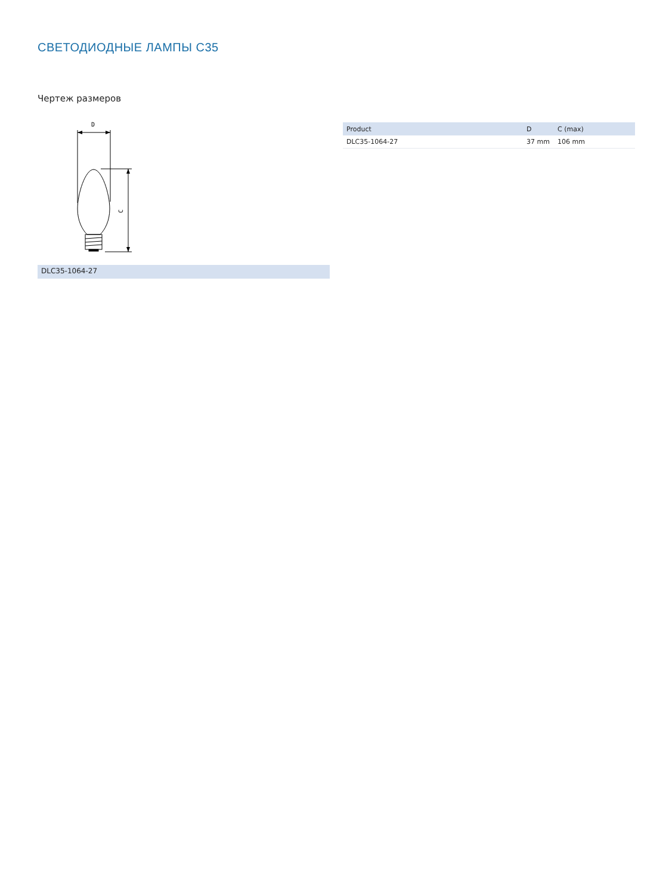СВЕТОДИОДНЫЕ ЛАМПЫ C35
Чертеж размеров
D
C
DLC35-1064-27
| Product | D | C (max) |
| --- | --- | --- |
| DLC35-1064-27 | 37 mm | 106 mm |